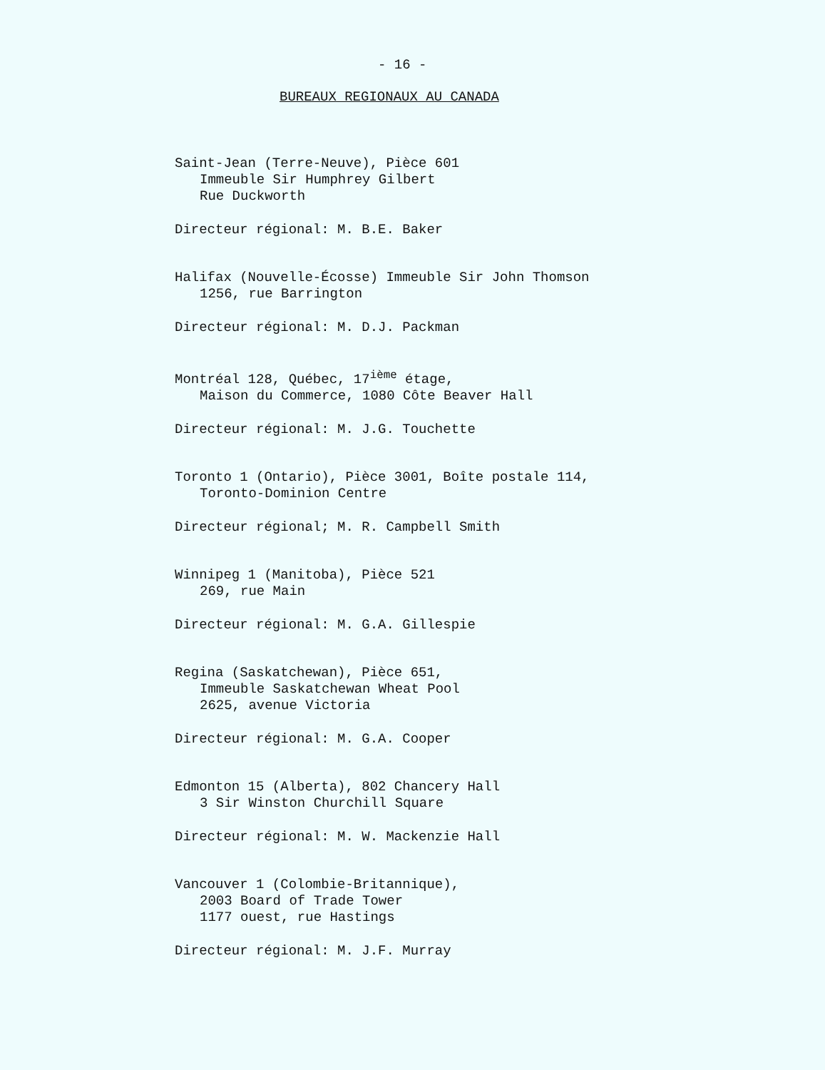- 16 -
BUREAUX REGIONAUX AU CANADA
Saint-Jean (Terre-Neuve), Pièce 601
Immeuble Sir Humphrey Gilbert
Rue Duckworth
Directeur régional: M. B.E. Baker
Halifax (Nouvelle-Écosse) Immeuble Sir John Thomson
1256, rue Barrington
Directeur régional: M. D.J. Packman
Montréal 128, Québec, 17<sup>ième</sup> étage,
Maison du Commerce, 1080 Côte Beaver Hall
Directeur régional: M. J.G. Touchette
Toronto 1 (Ontario), Pièce 3001, Boîte postale 114,
Toronto-Dominion Centre
Directeur régional; M. R. Campbell Smith
Winnipeg 1 (Manitoba), Pièce 521
269, rue Main
Directeur régional: M. G.A. Gillespie
Regina (Saskatchewan), Pièce 651,
Immeuble Saskatchewan Wheat Pool
2625, avenue Victoria
Directeur régional: M. G.A. Cooper
Edmonton 15 (Alberta), 802 Chancery Hall
3 Sir Winston Churchill Square
Directeur régional: M. W. Mackenzie Hall
Vancouver 1 (Colombie-Britannique),
2003 Board of Trade Tower
1177 ouest, rue Hastings
Directeur régional: M. J.F. Murray